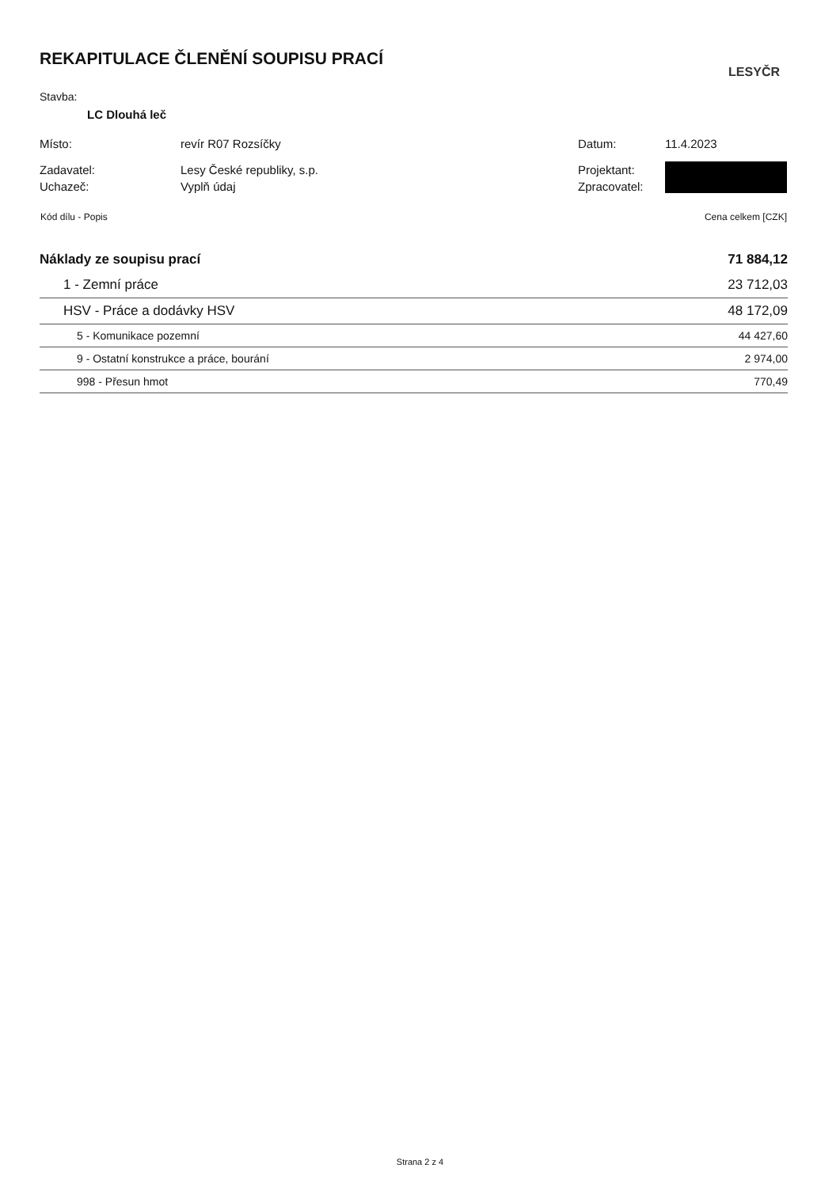LESYČR
REKAPITULACE ČLENĚNÍ SOUPISU PRACÍ
Stavba:
LC Dlouhá leč
| Místo: | revír R07 Rozsíčky | Datum: | 11.4.2023 |
| Zadavatel: | Lesy České republiky, s.p. | Projektant: | |
| Uchazeč: | Vyplň údaj | Zpracovatel: | |
| Kód dílu - Popis | Cena celkem [CZK] |
| Náklady ze soupisu prací | 71 884,12 |
| 1 - Zemní práce | 23 712,03 |
| HSV - Práce a dodávky HSV | 48 172,09 |
| 5 - Komunikace pozemní | 44 427,60 |
| 9 - Ostatní konstrukce a práce, bourání | 2 974,00 |
| 998 - Přesun hmot | 770,49 |
Strana 2 z 4